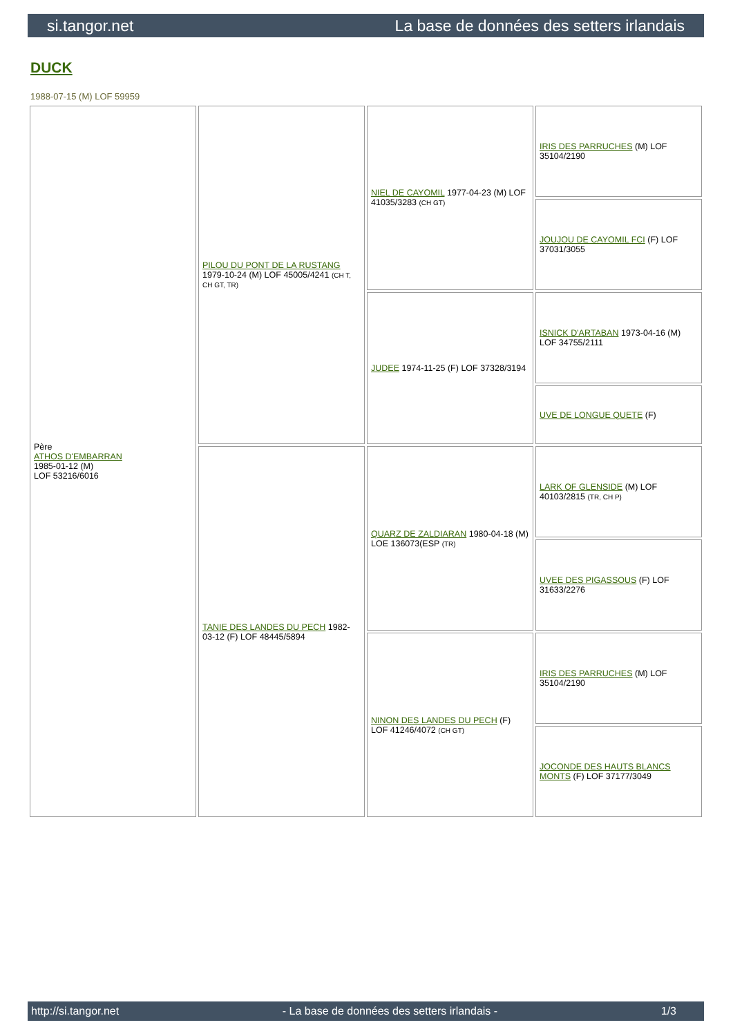si.tangor.net La base de données des setters irlandais
DUCK
1988-07-15 (M) LOF 59959
| Père ATHOS D'EMBARRAN 1985-01-12 (M) LOF 53216/6016 | PILOU DU PONT DE LA RUSTANG 1979-10-24 (M) LOF 45005/4241 (CH T, CH GT, TR) | NIEL DE CAYOMIL 1977-04-23 (M) LOF 41035/3283 (CH GT) | IRIS DES PARRUCHES (M) LOF 35104/2190 |
| | | | JOUJOU DE CAYOMIL FCI (F) LOF 37031/3055 |
| | | JUDEE 1974-11-25 (F) LOF 37328/3194 | ISNICK D'ARTABAN 1973-04-16 (M) LOF 34755/2111 |
| | | | UVE DE LONGUE QUETE (F) |
| | TANIE DES LANDES DU PECH 1982-03-12 (F) LOF 48445/5894 | QUARZ DE ZALDIARAN 1980-04-18 (M) LOE 136073(ESP (TR) | LARK OF GLENSIDE (M) LOF 40103/2815 (TR, CH P) |
| | | | UVEE DES PIGASSOUS (F) LOF 31633/2276 |
| | | NINON DES LANDES DU PECH (F) LOF 41246/4072 (CH GT) | IRIS DES PARRUCHES (M) LOF 35104/2190 |
| | | | JOCONDE DES HAUTS BLANCS MONTS (F) LOF 37177/3049 |
http://si.tangor.net - La base de données des setters irlandais - 1/3